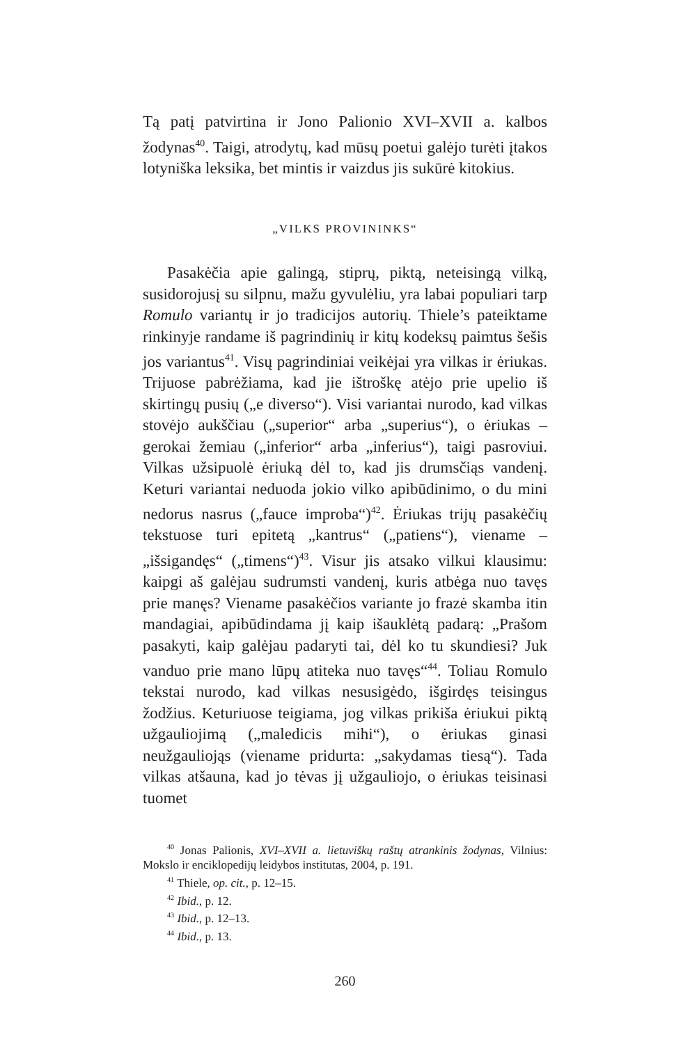Tą patį patvirtina ir Jono Palionio XVI–XVII a. kalbos žodynas<sup>40</sup>. Taigi, atrodytų, kad mūsų poetui galėjo turėti įtakos lotyniška leksika, bet mintis ir vaizdus jis sukūrė kitokius.
„VILKS PROVININKS“
Pasakėčia apie galingą, stiprų, piktą, neteisingą vilką, susidorojusį su silpnu, mažu gyvulėliu, yra labai populiari tarp Romulo variantų ir jo tradicijos autorių. Thiele’s pateiktame rinkinyje randame iš pagrindinių ir kitų kodeksų paimtus šešis jos variantus<sup>41</sup>. Visų pagrindiniai veikėjai yra vilkas ir ėriukas. Trijuose pabrėžiama, kad jie ištroškę atėjo prie upelio iš skirtingų pusių („e diverso“). Visi variantai nurodo, kad vilkas stovėjo aukščiau („superior“ arba „superius“), o ėriukas – gerokai žemiau („inferior“ arba „inferius“), taigi pasroviui. Vilkas užsipuolė ėriuką dėl to, kad jis drumsčiąs vandenį. Keturi variantai neduoda jokio vilko apibūdinimo, o du mini nedorus nasrus („fauce improba“)<sup>42</sup>. Ėriukas trijų pasakėčių tekstuose turi epitetą „kantrus“ („patiens“), viename – „išsigandęs“ („timens“)<sup>43</sup>. Visur jis atsako vilkui klausimu: kaipgi aš galėjau sudrumsti vandenį, kuris atbėga nuo tavęs prie manęs? Viename pasakėčios variante jo frazė skamba itin mandagiai, apibūdindama jį kaip išauklėtą padarą: „Prašom pasakyti, kaip galėjau padaryti tai, dėl ko tu skundiesi? Juk vanduo prie mano lūpų atiteka nuo tavęs“<sup>44</sup>. Toliau Romulo tekstai nurodo, kad vilkas nesusigėdo, išgirdęs teisingus žodžius. Keturiuose teigiama, jog vilkas prikiša ėriukui piktą užgauliojimą („maledicis mihi“), o ėriukas ginasi neužgauliojąs (viename pridurta: „sakydamas tiesą“). Tada vilkas atšauna, kad jo tėvas jį užgauliojo, o ėriukas teisinasi tuomet
<sup>40</sup> Jonas Palionis, XVI–XVII a. lietuviškų raštų atrankinis žodynas, Vilnius: Mokslo ir enciklopedijų leidybos institutas, 2004, p. 191.
<sup>41</sup> Thiele, op. cit., p. 12–15.
<sup>42</sup> Ibid., p. 12.
<sup>43</sup> Ibid., p. 12–13.
<sup>44</sup> Ibid., p. 13.
260